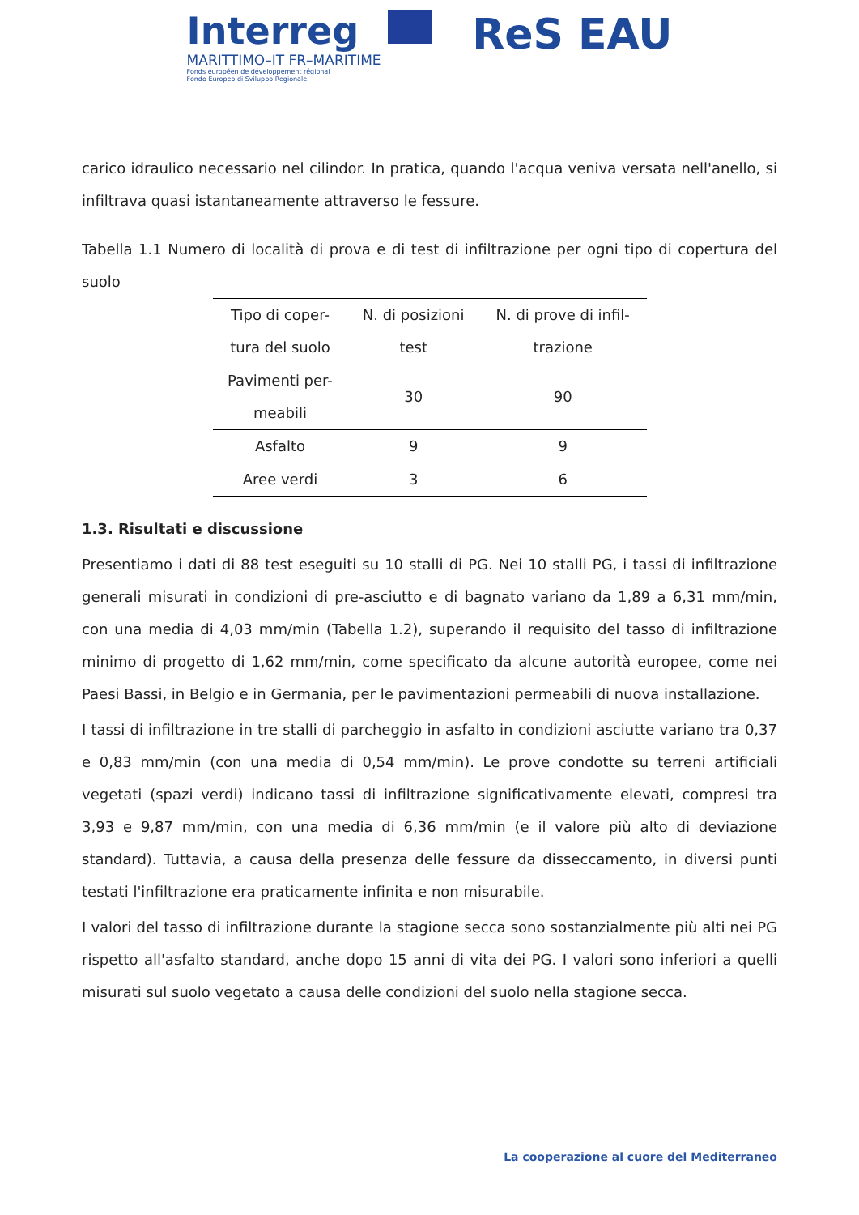Interreg
MARITTIMO–IT FR–MARITIME
Fonds européen de développement régional
Fondo Europeo di Sviluppo Regionale
ReS EAU
carico idraulico necessario nel cilindor. In pratica, quando l'acqua veniva versata nell'anello, si infiltrava quasi istantaneamente attraverso le fessure.
Tabella 1.1 Numero di località di prova e di test di infiltrazione per ogni tipo di copertura del suolo
| Tipo di coper- tura del suolo | N. di posizioni test | N. di prove di infil- trazione |
| --- | --- | --- |
| Pavimenti per- meabili | 30 | 90 |
| Asfalto | 9 | 9 |
| Aree verdi | 3 | 6 |
1.3. Risultati e discussione
Presentiamo i dati di 88 test eseguiti su 10 stalli di PG. Nei 10 stalli PG, i tassi di infiltrazione generali misurati in condizioni di pre-asciutto e di bagnato variano da 1,89 a 6,31 mm/min, con una media di 4,03 mm/min (Tabella 1.2), superando il requisito del tasso di infiltrazione minimo di progetto di 1,62 mm/min, come specificato da alcune autorità europee, come nei Paesi Bassi, in Belgio e in Germania, per le pavimentazioni permeabili di nuova installazione.
I tassi di infiltrazione in tre stalli di parcheggio in asfalto in condizioni asciutte variano tra 0,37 e 0,83 mm/min (con una media di 0,54 mm/min). Le prove condotte su terreni artificiali vegetati (spazi verdi) indicano tassi di infiltrazione significativamente elevati, compresi tra 3,93 e 9,87 mm/min, con una media di 6,36 mm/min (e il valore più alto di deviazione standard). Tuttavia, a causa della presenza delle fessure da disseccamento, in diversi punti testati l'infiltrazione era praticamente infinita e non misurabile.
I valori del tasso di infiltrazione durante la stagione secca sono sostanzialmente più alti nei PG rispetto all'asfalto standard, anche dopo 15 anni di vita dei PG. I valori sono inferiori a quelli misurati sul suolo vegetato a causa delle condizioni del suolo nella stagione secca.
La cooperazione al cuore del Mediterraneo